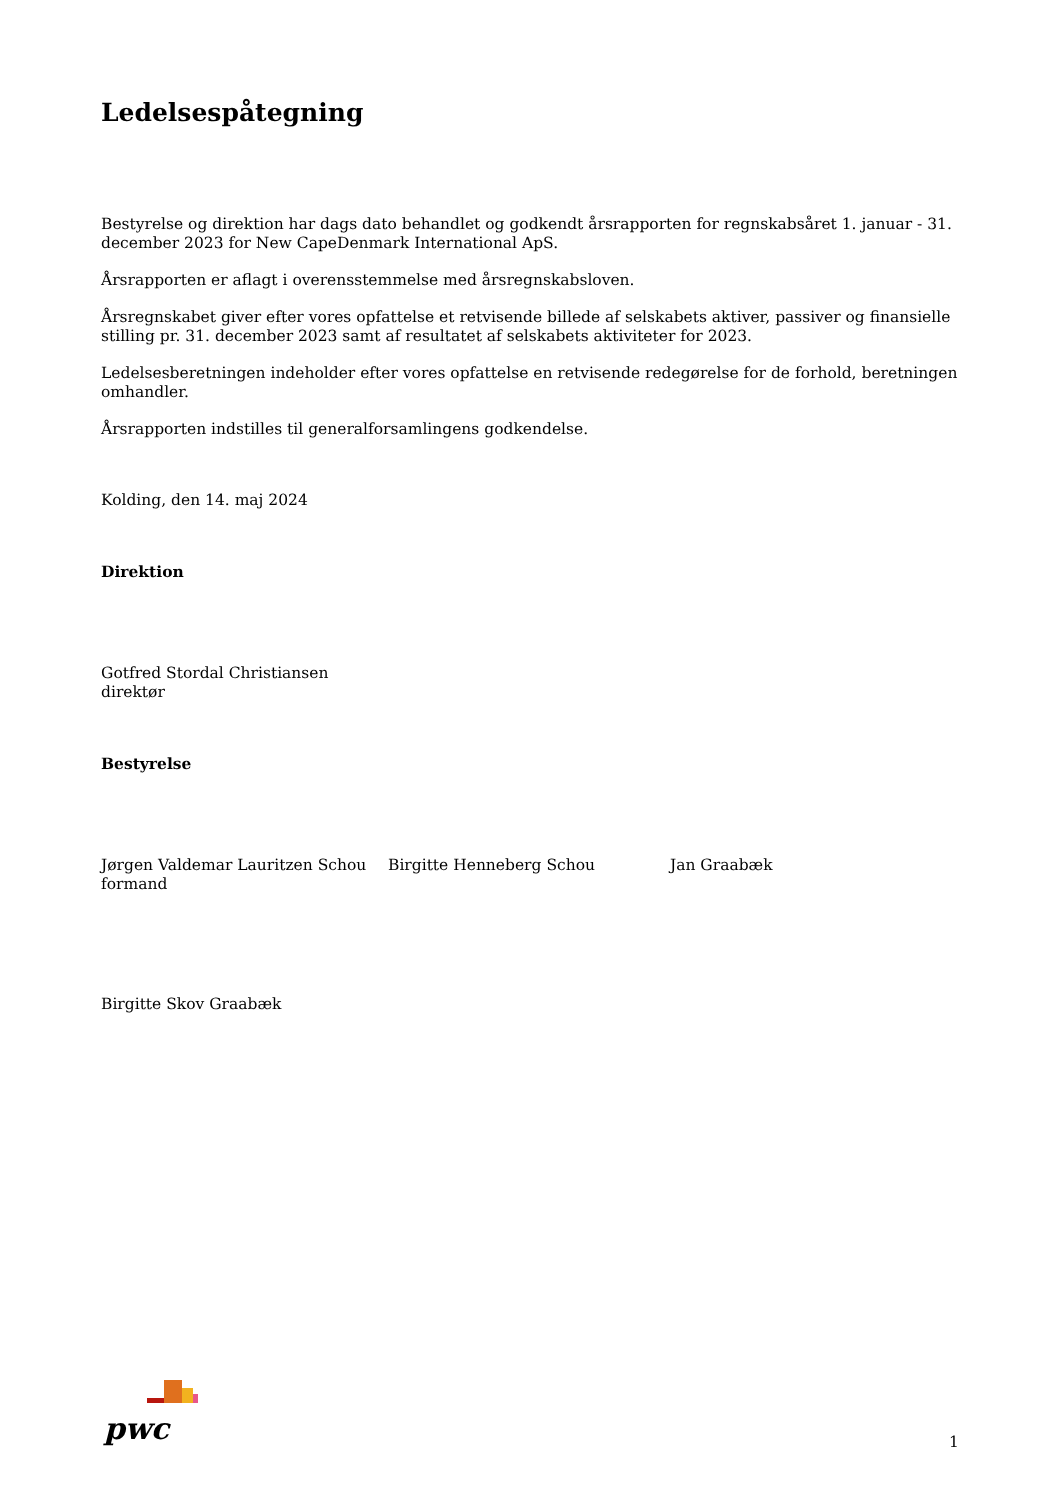Ledelsespåtegning
Bestyrelse og direktion har dags dato behandlet og godkendt årsrapporten for regnskabsåret 1. januar - 31. december 2023 for New CapeDenmark International ApS.
Årsrapporten er aflagt i overensstemmelse med årsregnskabsloven.
Årsregnskabet giver efter vores opfattelse et retvisende billede af selskabets aktiver, passiver og finansielle stilling pr. 31. december 2023 samt af resultatet af selskabets aktiviteter for 2023.
Ledelsesberetningen indeholder efter vores opfattelse en retvisende redegørelse for de forhold, beretningen omhandler.
Årsrapporten indstilles til generalforsamlingens godkendelse.
Kolding, den 14. maj 2024
Direktion
Gotfred Stordal Christiansen
direktør
Bestyrelse
Jørgen Valdemar Lauritzen Schou
formand
Birgitte Henneberg Schou Jan Graabæk
Birgitte Skov Graabæk
pwc 1